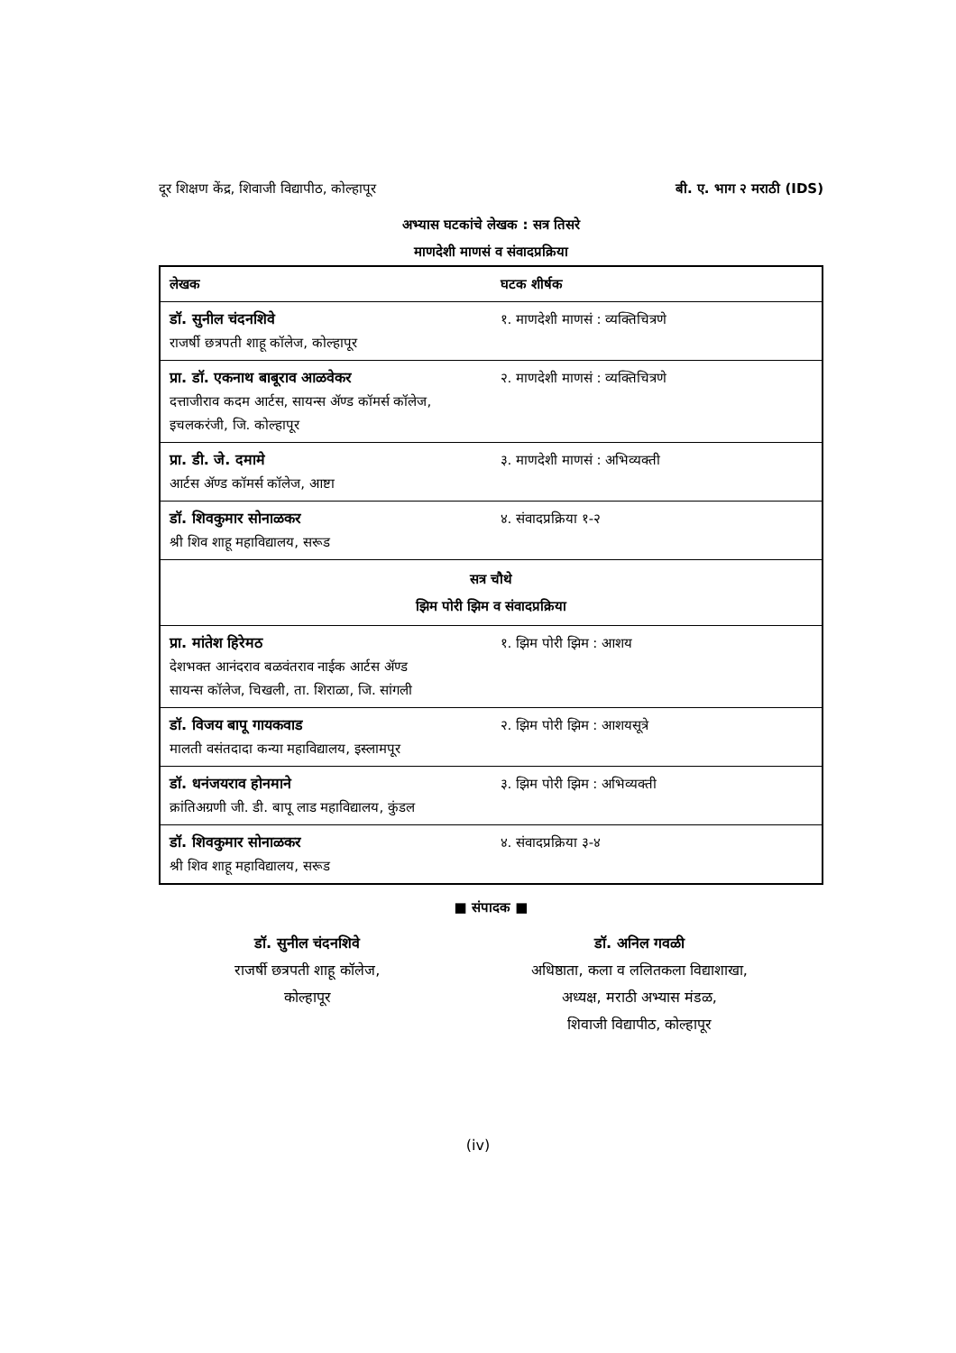दूर शिक्षण केंद्र, शिवाजी विद्यापीठ, कोल्हापूर बी. ए. भाग २ मराठी (IDS)
अभ्यास घटकांचे लेखक : सत्र तिसरे
माणदेशी माणसं व संवादप्रक्रिया
| लेखक | घटक शीर्षक |
| --- | --- |
| डॉ. सुनील चंदनशिवे राजर्षी छत्रपती शाहू कॉलेज, कोल्हापूर | १. माणदेशी माणसं : व्यक्तिचित्रणे |
| प्रा. डॉ. एकनाथ बाबूराव आळवेकर दत्ताजीराव कदम आर्टस, सायन्स ॲण्ड कॉमर्स कॉलेज, इचलकरंजी, जि. कोल्हापूर | २. माणदेशी माणसं : व्यक्तिचित्रणे |
| प्रा. डी. जे. दमामे आर्टस ॲण्ड कॉमर्स कॉलेज, आष्टा | ३. माणदेशी माणसं : अभिव्यक्ती |
| डॉ. शिवकुमार सोनाळकर श्री शिव शाहू महाविद्यालय, सरूड | ४. संवादप्रक्रिया १-२ |
| सत्र चौथे झिम पोरी झिम व संवादप्रक्रिया | |
| प्रा. मांतेश हिरेमठ देशभक्त आनंदराव बळवंतराव नाईक आर्टस ॲण्ड सायन्स कॉलेज, चिखली, ता. शिराळा, जि. सांगली | १. झिम पोरी झिम : आशय |
| डॉ. विजय बापू गायकवाड मालती वसंतदादा कन्या महाविद्यालय, इस्लामपूर | २. झिम पोरी झिम : आशयसूत्रे |
| डॉ. धनंजयराव होनमाने क्रांतिअग्रणी जी. डी. बापू लाड महाविद्यालय, कुंडल | ३. झिम पोरी झिम : अभिव्यक्ती |
| डॉ. शिवकुमार सोनाळकर श्री शिव शाहू महाविद्यालय, सरूड | ४. संवादप्रक्रिया ३-४ |
■ संपादक ■
डॉ. सुनील चंदनशिवे
राजर्षी छत्रपती शाहू कॉलेज,
कोल्हापूर
डॉ. अनिल गवळी
अधिष्ठाता, कला व ललितकला विद्याशाखा,
अध्यक्ष, मराठी अभ्यास मंडळ,
शिवाजी विद्यापीठ, कोल्हापूर
(iv)